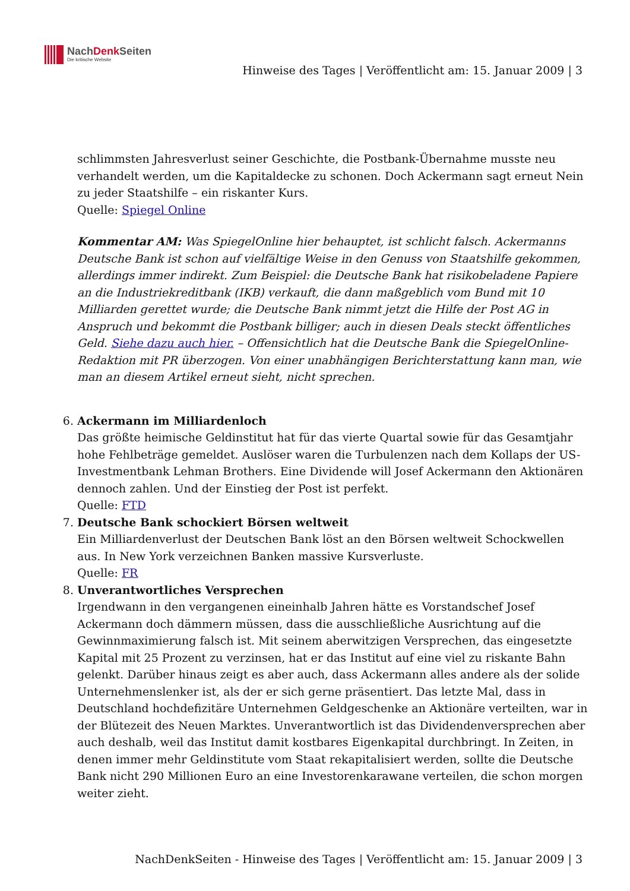NachDenk Seiten
Die kritische Website
Hinweise des Tages | Veröffentlicht am: 15. Januar 2009 | 3
schlimmsten Jahresverlust seiner Geschichte, die Postbank-Übernahme musste neu verhandelt werden, um die Kapitaldecke zu schonen. Doch Ackermann sagt erneut Nein zu jeder Staatshilfe – ein riskanter Kurs.
Quelle: Spiegel Online
Kommentar AM: Was SpiegelOnline hier behauptet, ist schlicht falsch. Ackermanns Deutsche Bank ist schon auf vielfältige Weise in den Genuss von Staatshilfe gekommen, allerdings immer indirekt. Zum Beispiel: die Deutsche Bank hat risikobeladene Papiere an die Industriekreditbank (IKB) verkauft, die dann maßgeblich vom Bund mit 10 Milliarden gerettet wurde; die Deutsche Bank nimmt jetzt die Hilfe der Post AG in Anspruch und bekommt die Postbank billiger; auch in diesen Deals steckt öffentliches Geld. Siehe dazu auch hier. – Offensichtlich hat die Deutsche Bank die SpiegelOnline-Redaktion mit PR überzogen. Von einer unabhängigen Berichterstattung kann man, wie man an diesem Artikel erneut sieht, nicht sprechen.
6. Ackermann im Milliardenloch
Das größte heimische Geldinstitut hat für das vierte Quartal sowie für das Gesamtjahr hohe Fehlbeträge gemeldet. Auslöser waren die Turbulenzen nach dem Kollaps der US-Investmentbank Lehman Brothers. Eine Dividende will Josef Ackermann den Aktionären dennoch zahlen. Und der Einstieg der Post ist perfekt.
Quelle: FTD
7. Deutsche Bank schockiert Börsen weltweit
Ein Milliardenverlust der Deutschen Bank löst an den Börsen weltweit Schockwellen aus. In New York verzeichnen Banken massive Kursverluste.
Quelle: FR
8. Unverantwortliches Versprechen
Irgendwann in den vergangenen eineinhalb Jahren hätte es Vorstandschef Josef Ackermann doch dämmern müssen, dass die ausschließliche Ausrichtung auf die Gewinnmaximierung falsch ist. Mit seinem aberwitzigen Versprechen, das eingesetzte Kapital mit 25 Prozent zu verzinsen, hat er das Institut auf eine viel zu riskante Bahn gelenkt. Darüber hinaus zeigt es aber auch, dass Ackermann alles andere als der solide Unternehmenslenker ist, als der er sich gerne präsentiert. Das letzte Mal, dass in Deutschland hochdefizitäre Unternehmen Geldgeschenke an Aktionäre verteilten, war in der Blütezeit des Neuen Marktes. Unverantwortlich ist das Dividendenversprechen aber auch deshalb, weil das Institut damit kostbares Eigenkapital durchbringt. In Zeiten, in denen immer mehr Geldinstitute vom Staat rekapitalisiert werden, sollte die Deutsche Bank nicht 290 Millionen Euro an eine Investorenkarawane verteilen, die schon morgen weiter zieht.
NachDenkSeiten - Hinweise des Tages | Veröffentlicht am: 15. Januar 2009 | 3